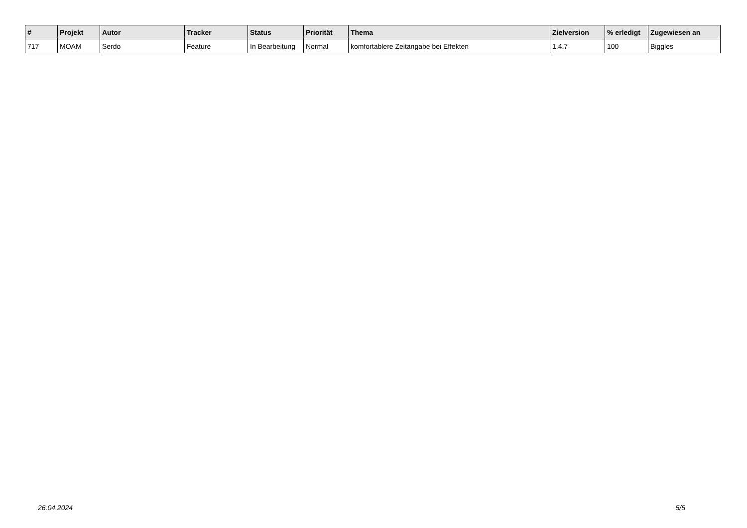| # | Projekt | Autor | Tracker | Status | Priorität | Thema | Zielversion | % erledigt | Zugewiesen an |
| --- | --- | --- | --- | --- | --- | --- | --- | --- | --- |
| 717 | MOAM | Serdo | Feature | In Bearbeitung | Normal | komfortablere Zeitangabe bei Effekten | 1.4.7 | 100 | Biggles |
26.04.2024 5/5